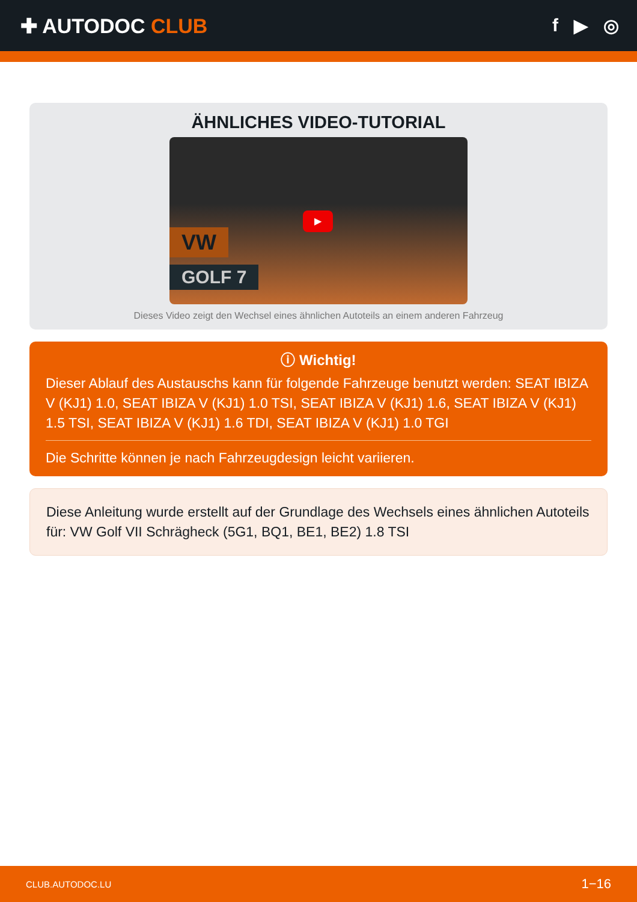✚ AUTODOC CLUB f ▶ ◎
ÄHNLICHES VIDEO-TUTORIAL
VW
GOLF 7
▶
Dieses Video zeigt den Wechsel eines ähnlichen Autoteils an einem anderen Fahrzeug
ⓘ Wichtig!
Dieser Ablauf des Austauschs kann für folgende Fahrzeuge benutzt werden: SEAT IBIZA V (KJ1) 1.0, SEAT IBIZA V (KJ1) 1.0 TSI, SEAT IBIZA V (KJ1) 1.6, SEAT IBIZA V (KJ1) 1.5 TSI, SEAT IBIZA V (KJ1) 1.6 TDI, SEAT IBIZA V (KJ1) 1.0 TGI
Die Schritte können je nach Fahrzeugdesign leicht variieren.
Diese Anleitung wurde erstellt auf der Grundlage des Wechsels eines ähnlichen Autoteils für: VW Golf VII Schrägheck (5G1, BQ1, BE1, BE2) 1.8 TSI
CLUB.AUTODOC.LU 1−16